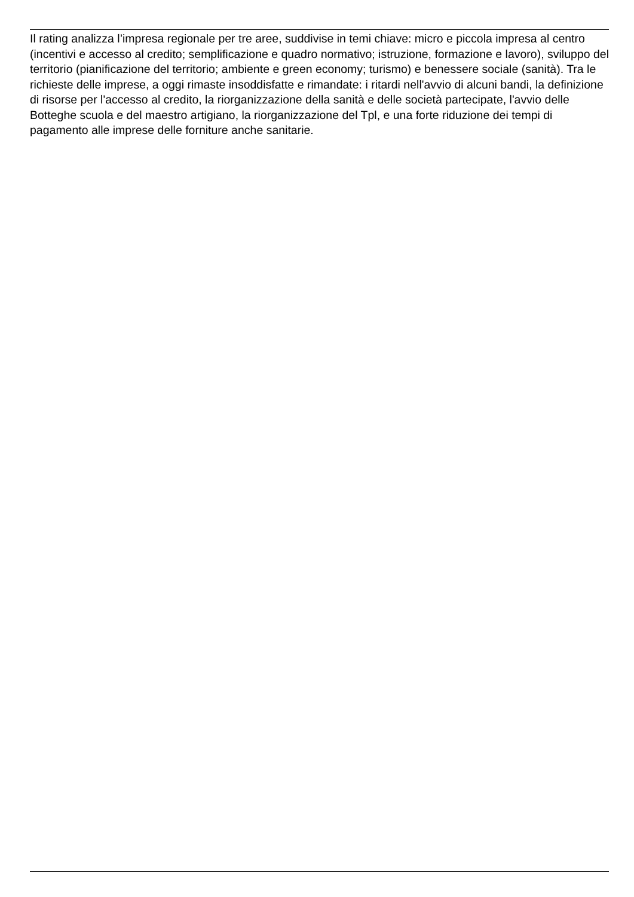Il rating analizza l’impresa regionale per tre aree, suddivise in temi chiave: micro e piccola impresa al centro (incentivi e accesso al credito; semplificazione e quadro normativo; istruzione, formazione e lavoro), sviluppo del territorio (pianificazione del territorio; ambiente e green economy; turismo) e benessere sociale (sanità). Tra le richieste delle imprese, a oggi rimaste insoddisfatte e rimandate: i ritardi nell'avvio di alcuni bandi, la definizione di risorse per l'accesso al credito, la riorganizzazione della sanità e delle società partecipate, l'avvio delle Botteghe scuola e del maestro artigiano, la riorganizzazione del Tpl, e una forte riduzione dei tempi di pagamento alle imprese delle forniture anche sanitarie.